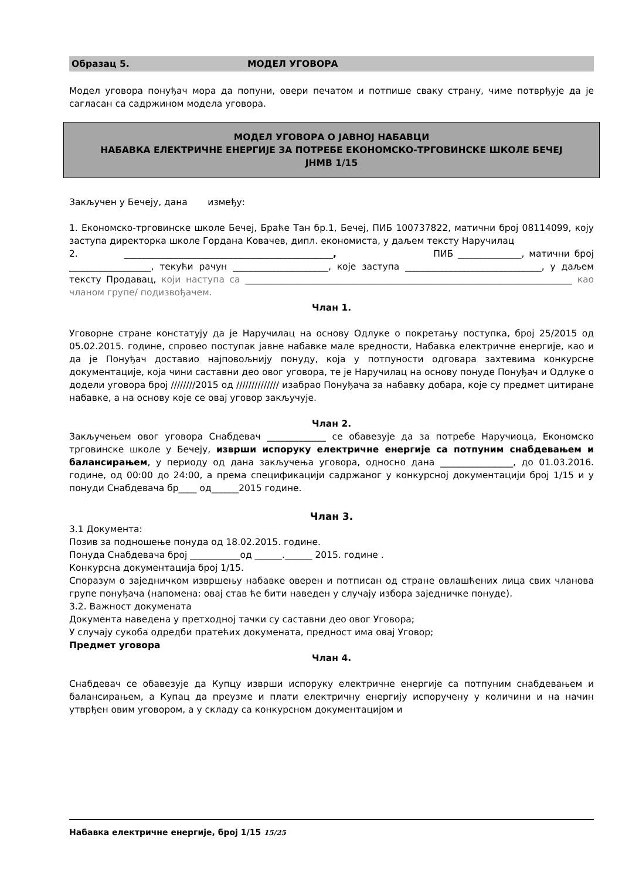Образац 5. МОДЕЛ УГОВОРА
Модел уговора понуђач мора да попуни, овери печатом и потпише сваку страну, чиме потврђује да је сагласан са садржином модела уговора.
МОДЕЛ УГОВОРА О ЈАВНОЈ НАБАВЦИ
НАБАВКА ЕЛЕКТРИЧНЕ ЕНЕРГИЈЕ ЗА ПОТРЕБЕ ЕКОНОМСКО-ТРГОВИНСКЕ ШКОЛЕ БЕЧЕЈ
ЈНМВ 1/15
Закључен у Бечеју, дана између:
1. Економско-трговинске школе Бечеј, Браће Тан бр.1, Бечеј, ПИБ 100737822, матични број 08114099, коју заступа директорка школе Гордана Ковачев, дипл. економиста, у даљем тексту Наручилац
2. ______________________________________________, ПИБ ______________, матични број __________________, текући рачун _____________________, које заступа ______________________________, у даљем тексту Продавац, који наступа са ________________________________________________________________________ као чланом групе/ подизвођачем.
Члан 1.
Уговорне стране констатују да је Наручилац на основу Одлуке о покретању поступка, број 25/2015 од 05.02.2015. године, спровео поступак јавне набавке мале вредности, Набавка електричне енергије, као и да је Понуђач доставио најповољнију понуду, која у потпуности одговара захтевима конкурсне документације, која чини саставни део овог уговора, те је Наручилац на основу понуде Понуђач и Одлуке о додели уговора број ////////2015 од ////////////// изабрао Понуђача за набавку добара, које су предмет цитиране набавке, а на основу које се овај уговор закључује.
Члан 2.
Закључењем овог уговора Снабдевач _____________ се обавезује да за потребе Наручиоца, Економско трговинске школе у Бечеју, изврши испоруку електричне енергије са потпуним снабдевањем и балансирањем, у периоду од дана закључења уговора, односно дана ________________, до 01.03.2016. године, од 00:00 до 24:00, а према спецификацији садржаног у конкурсној документацији број 1/15 и у понуди Снабдевача бр____ од______2015 године.
Члан 3.
3.1 Документа:
Позив за подношење понуда од 18.02.2015. године.
Понуда Снабдевача број ___________од ______.______ 2015. године .
Конкурсна документација број 1/15.
Споразум о заједничком извршењу набавке оверен и потписан од стране овлашћених лица свих чланова групе понуђача (напомена: овај став ће бити наведен у случају избора заједничке понуде).
3.2. Важност докумената
Документа наведена у претходној тачки су саставни део овог Уговора;
У случају сукоба одредби пратећих докумената, предност има овај Уговор;
Предмет уговора
Члан 4.
Снабдевач се обавезује да Купцу изврши испоруку електричне енергије са потпуним снабдевањем и балансирањем, а Купац да преузме и плати електричну енергију испоручену у количини и на начин утврђен овим уговором, а у складу са конкурсном документацијом и
Набавка електричне енергије, број 1/15 15/25